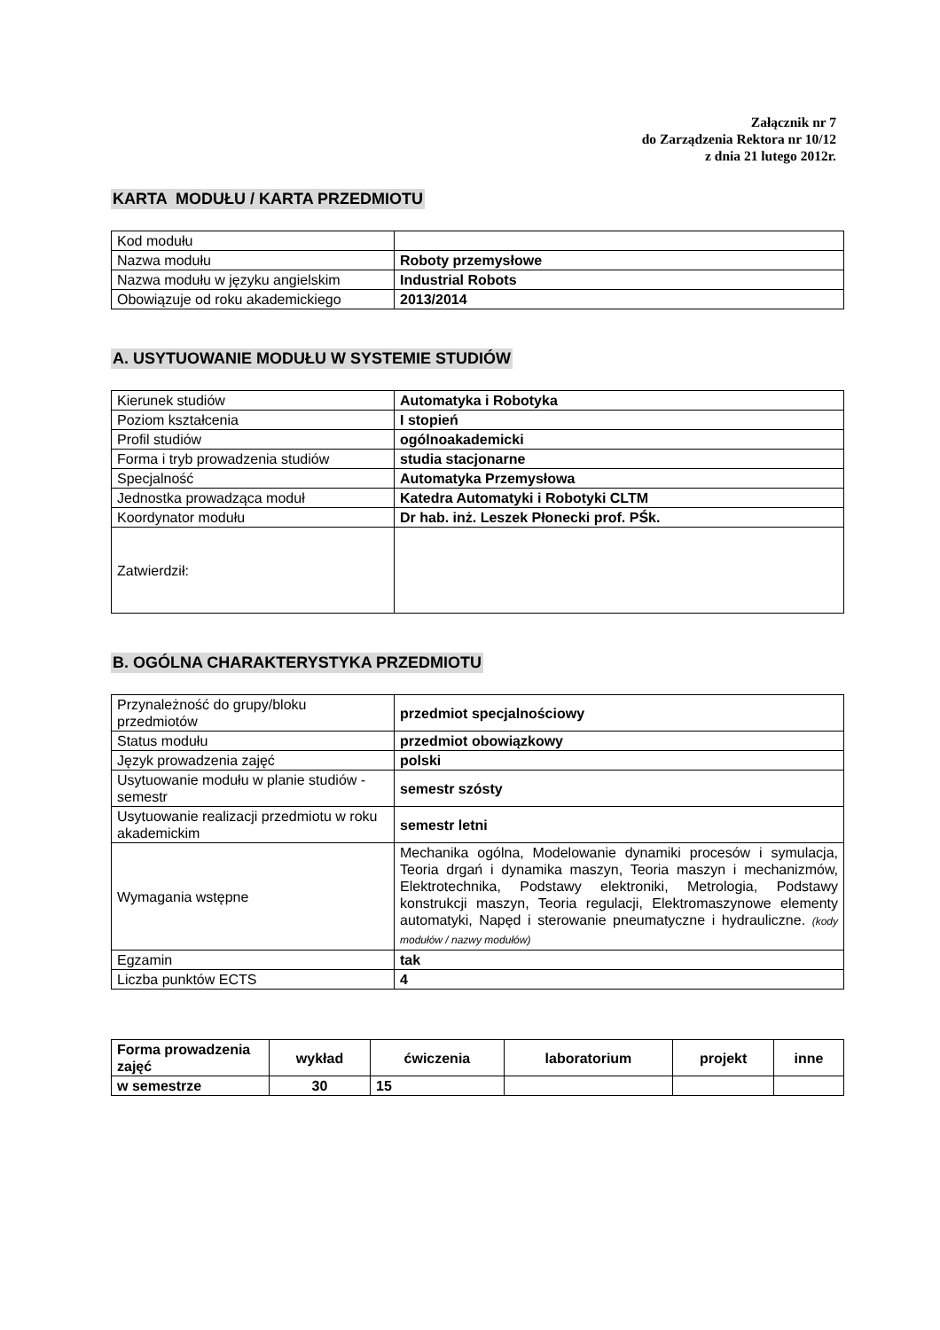Załącznik nr 7
do Zarządzenia Rektora nr 10/12
z dnia 21 lutego 2012r.
KARTA MODUŁU / KARTA PRZEDMIOTU
| Kod modułu | |
| Nazwa modułu | Roboty przemysłowe |
| Nazwa modułu w języku angielskim | Industrial Robots |
| Obowiązuje od roku akademickiego | 2013/2014 |
A. USYTUOWANIE MODUŁU W SYSTEMIE STUDIÓW
| Kierunek studiów | Automatyka i Robotyka |
| Poziom kształcenia | I stopień |
| Profil studiów | ogólnoakademicki |
| Forma i tryb prowadzenia studiów | studia stacjonarne |
| Specjalność | Automatyka Przemysłowa |
| Jednostka prowadząca moduł | Katedra Automatyki i Robotyki CLTM |
| Koordynator modułu | Dr hab. inż. Leszek Płonecki prof. PŚk. |
| Zatwierdził: | |
B. OGÓLNA CHARAKTERYSTYKA PRZEDMIOTU
| Przynależność do grupy/bloku przedmiotów | przedmiot specjalnościowy |
| Status modułu | przedmiot obowiązkowy |
| Język prowadzenia zajęć | polski |
| Usytuowanie modułu w planie studiów - semestr | semestr szósty |
| Usytuowanie realizacji przedmiotu w roku akademickim | semestr letni |
| Wymagania wstępne | Mechanika ogólna, Modelowanie dynamiki procesów i symulacja, Teoria drgań i dynamika maszyn, Teoria maszyn i mechanizmów, Elektrotechnika, Podstawy elektroniki, Metrologia, Podstawy konstrukcji maszyn, Teoria regulacji, Elektromaszynowe elementy automatyki, Napęd i sterowanie pneumatyczne i hydrauliczne. (kody modułów / nazwy modułów) |
| Egzamin | tak |
| Liczba punktów ECTS | 4 |
| Forma prowadzenia zajęć | wykład | ćwiczenia | laboratorium | projekt | inne |
| --- | --- | --- | --- | --- | --- |
| w semestrze | 30 | 15 | | | |